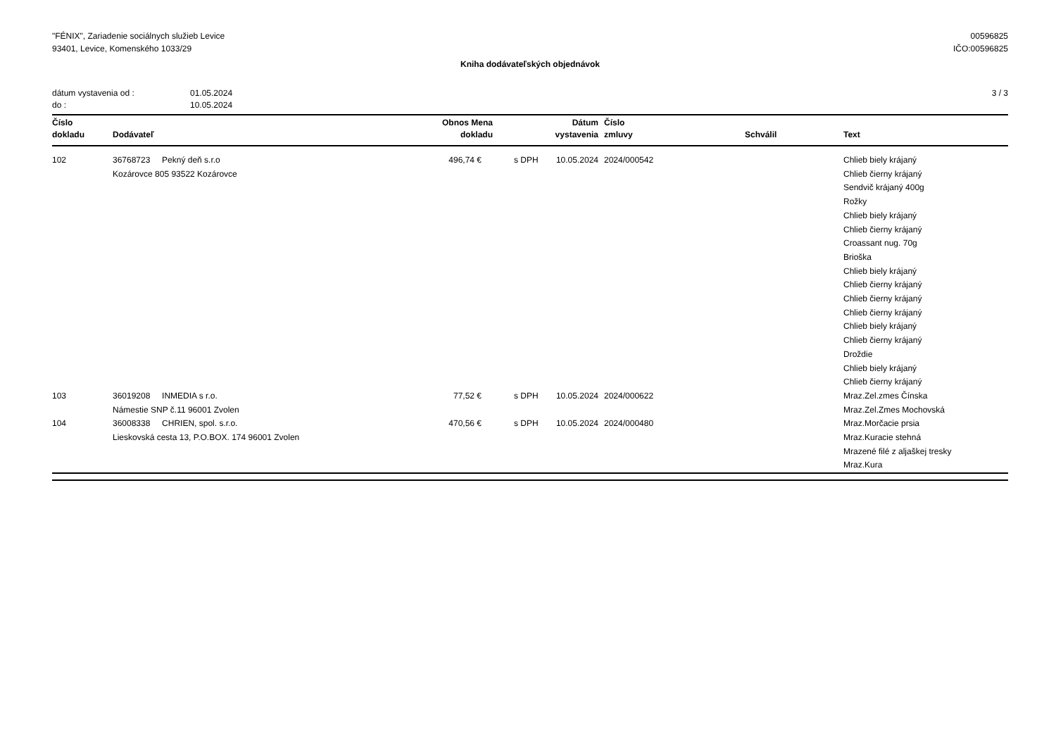"FÉNIX", Zariadenie sociálnych služieb Levice
93401, Levice, Komenského 1033/29
00596825
IČO:00596825
Kniha dodávateľských objednávok
dátum vystavenia od : 01.05.2024
do : 10.05.2024
3 / 3
| Číslo dokladu | Dodávateľ | Obnos Mena dokladu | | Dátum vystavenia | Číslo zmluvy | Schválil | Text |
| --- | --- | --- | --- | --- | --- | --- | --- |
| 102 | 36768723 Pekný deň s.r.o Kozárovce 805 93522 Kozárovce | 496,74 € | s DPH | 10.05.2024 | 2024/000542 | | Chlieb biely krájaný Chlieb čierny krájaný Sendvič krájaný 400g Rožky Chlieb biely krájaný Chlieb čierny krájaný Croassant nug. 70g Brioška Chlieb biely krájaný Chlieb čierny krájaný Chlieb čierny krájaný Chlieb čierny krájaný Chlieb biely krájaný Chlieb čierny krájaný Droždie Chlieb biely krájaný Chlieb čierny krájaný |
| 103 | 36019208 INMEDIA s r.o. Námestie SNP č.11 96001 Zvolen | 77,52 € | s DPH | 10.05.2024 | 2024/000622 | | Mraz.Zel.zmes Čínska Mraz.Zel.Zmes Mochovská |
| 104 | 36008338 CHRIEN, spol. s.r.o. Lieskovská cesta 13, P.O.BOX. 174 96001 Zvolen | 470,56 € | s DPH | 10.05.2024 | 2024/000480 | | Mraz.Morčacie prsia Mraz.Kuracie stehná Mrazené filé z aljaškej tresky Mraz.Kura |